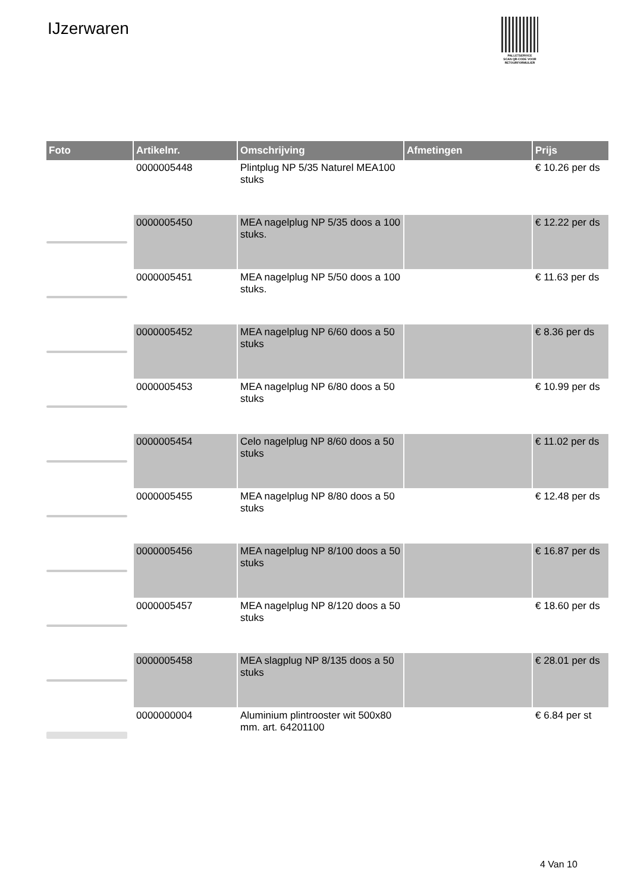IJzerwaren
PALLETSERVICE
SCAN QR-CODE VOOR RETOURFORMULIER
| Foto | Artikelnr. | Omschrijving | Afmetingen | Prijs |
| --- | --- | --- | --- | --- |
| | 0000005448 | Plintplug NP 5/35 Naturel MEA100 stuks | | € 10.26 per ds |
| | 0000005450 | MEA nagelplug NP 5/35 doos a 100 stuks. | | € 12.22 per ds |
| | 0000005451 | MEA nagelplug NP 5/50 doos a 100 stuks. | | € 11.63 per ds |
| | 0000005452 | MEA nagelplug NP 6/60 doos a 50 stuks | | € 8.36 per ds |
| | 0000005453 | MEA nagelplug NP 6/80 doos a 50 stuks | | € 10.99 per ds |
| | 0000005454 | Celo nagelplug NP 8/60 doos a 50 stuks | | € 11.02 per ds |
| | 0000005455 | MEA nagelplug NP 8/80 doos a 50 stuks | | € 12.48 per ds |
| | 0000005456 | MEA nagelplug NP 8/100 doos a 50 stuks | | € 16.87 per ds |
| | 0000005457 | MEA nagelplug NP 8/120 doos a 50 stuks | | € 18.60 per ds |
| | 0000005458 | MEA slagplug NP 8/135 doos a 50 stuks | | € 28.01 per ds |
| | 0000000004 | Aluminium plintrooster wit 500x80 mm. art. 64201100 | | € 6.84 per st |
4 Van 10